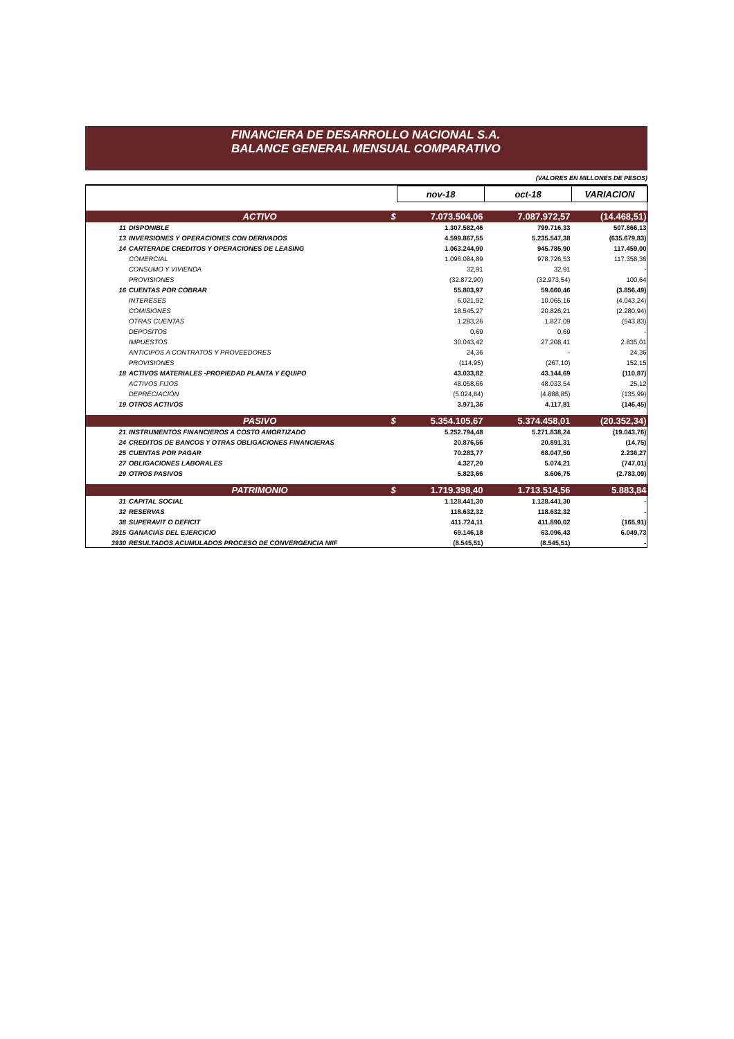FINANCIERA DE DESARROLLO NACIONAL S.A.
BALANCE GENERAL MENSUAL COMPARATIVO
(VALORES EN MILLONES DE PESOS)
| | | nov-18 | oct-18 | VARIACION |
| | ACTIVO $ | 7.073.504,06 | 7.087.972,57 | (14.468,51) |
| 11 | DISPONIBLE | 1.307.582,46 | 799.716,33 | 507.866,13 |
| 13 | INVERSIONES Y OPERACIONES CON DERIVADOS | 4.599.867,55 | 5.235.547,38 | (635.679,83) |
| 14 | CARTERADE CREDITOS Y OPERACIONES DE LEASING | 1.063.244,90 | 945.785,90 | 117.459,00 |
| | COMERCIAL | 1.096.084,89 | 978.726,53 | 117.358,36 |
| | CONSUMO Y VIVIENDA | 32,91 | 32,91 | - |
| | PROVISIONES | (32.872,90) | (32.973,54) | 100,64 |
| 16 | CUENTAS POR COBRAR | 55.803,97 | 59.660,46 | (3.856,49) |
| | INTERESES | 6.021,92 | 10.065,16 | (4.043,24) |
| | COMISIONES | 18.545,27 | 20.826,21 | (2.280,94) |
| | OTRAS CUENTAS | 1.283,26 | 1.827,09 | (543,83) |
| | DEPOSITOS | 0,69 | 0,69 | - |
| | IMPUESTOS | 30.043,42 | 27.208,41 | 2.835,01 |
| | ANTICIPOS A CONTRATOS Y PROVEEDORES | 24,36 | - | 24,36 |
| | PROVISIONES | (114,95) | (267,10) | 152,15 |
| 18 | ACTIVOS MATERIALES -PROPIEDAD PLANTA Y EQUIPO | 43.033,82 | 43.144,69 | (110,87) |
| | ACTIVOS FIJOS | 48.058,66 | 48.033,54 | 25,12 |
| | DEPRECIACIÓN | (5.024,84) | (4.888,85) | (135,99) |
| 19 | OTROS ACTIVOS | 3.971,36 | 4.117,81 | (146,45) |
| | PASIVO $ | 5.354.105,67 | 5.374.458,01 | (20.352,34) |
| 21 | INSTRUMENTOS FINANCIEROS A COSTO AMORTIZADO | 5.252.794,48 | 5.271.838,24 | (19.043,76) |
| 24 | CREDITOS DE BANCOS Y OTRAS OBLIGACIONES FINANCIERAS | 20.876,56 | 20.891,31 | (14,75) |
| 25 | CUENTAS POR PAGAR | 70.283,77 | 68.047,50 | 2.236,27 |
| 27 | OBLIGACIONES LABORALES | 4.327,20 | 5.074,21 | (747,01) |
| 29 | OTROS PASIVOS | 5.823,66 | 8.606,75 | (2.783,09) |
| | PATRIMONIO $ | 1.719.398,40 | 1.713.514,56 | 5.883,84 |
| 31 | CAPITAL SOCIAL | 1.128.441,30 | 1.128.441,30 | - |
| 32 | RESERVAS | 118.632,32 | 118.632,32 | - |
| 38 | SUPERAVIT O DEFICIT | 411.724,11 | 411.890,02 | (165,91) |
| 3915 | GANACIAS DEL EJERCICIO | 69.146,18 | 63.096,43 | 6.049,73 |
| 3930 | RESULTADOS ACUMULADOS PROCESO DE CONVERGENCIA NIIF | (8.545,51) | (8.545,51) | - |